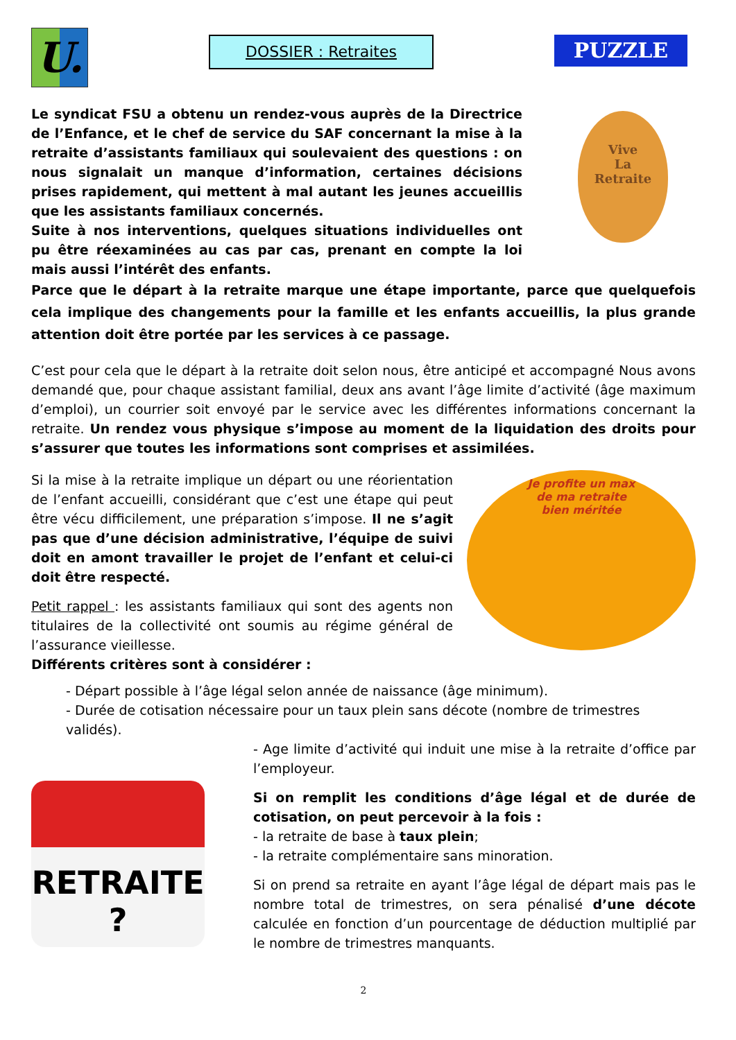U.
DOSSIER : Retraites
PUZZLE
Le syndicat FSU a obtenu un rendez-vous auprès de la Directrice de l’Enfance, et le chef de service du SAF concernant la mise à la retraite d’assistants familiaux qui soulevaient des questions : on nous signalait un manque d’information, certaines décisions prises rapidement, qui mettent à mal autant les jeunes accueillis que les assistants familiaux concernés.
Suite à nos interventions, quelques situations individuelles ont pu être réexaminées au cas par cas, prenant en compte la loi mais aussi l’intérêt des enfants.
Vive
La
Retraite
Parce que le départ à la retraite marque une étape importante, parce que quelquefois cela implique des changements pour la famille et les enfants accueillis, la plus grande attention doit être portée par les services à ce passage.
C’est pour cela que le départ à la retraite doit selon nous, être anticipé et accompagné Nous avons demandé que, pour chaque assistant familial, deux ans avant l’âge limite d’activité (âge maximum d’emploi), un courrier soit envoyé par le service avec les différentes informations concernant la retraite. Un rendez vous physique s’impose au moment de la liquidation des droits pour s’assurer que toutes les informations sont comprises et assimilées.
Si la mise à la retraite implique un départ ou une réorientation de l’enfant accueilli, considérant que c’est une étape qui peut être vécu difficilement, une préparation s’impose. Il ne s’agit pas que d’une décision administrative, l’équipe de suivi doit en amont travailler le projet de l’enfant et celui-ci doit être respecté.
Petit rappel : les assistants familiaux qui sont des agents non titulaires de la collectivité ont soumis au régime général de l’assurance vieillesse.
Différents critères sont à considérer :
Je profite un max
de ma retraite
bien méritée
- Départ possible à l’âge légal selon année de naissance (âge minimum).
- Durée de cotisation nécessaire pour un taux plein sans décote (nombre de trimestres validés).
RETRAITE ?
- Age limite d’activité qui induit une mise à la retraite d’office par l’employeur.
Si on remplit les conditions d’âge légal et de durée de cotisation, on peut percevoir à la fois :
- la retraite de base à taux plein;
- la retraite complémentaire sans minoration.
Si on prend sa retraite en ayant l’âge légal de départ mais pas le nombre total de trimestres, on sera pénalisé d’une décote calculée en fonction d’un pourcentage de déduction multiplié par le nombre de trimestres manquants.
2